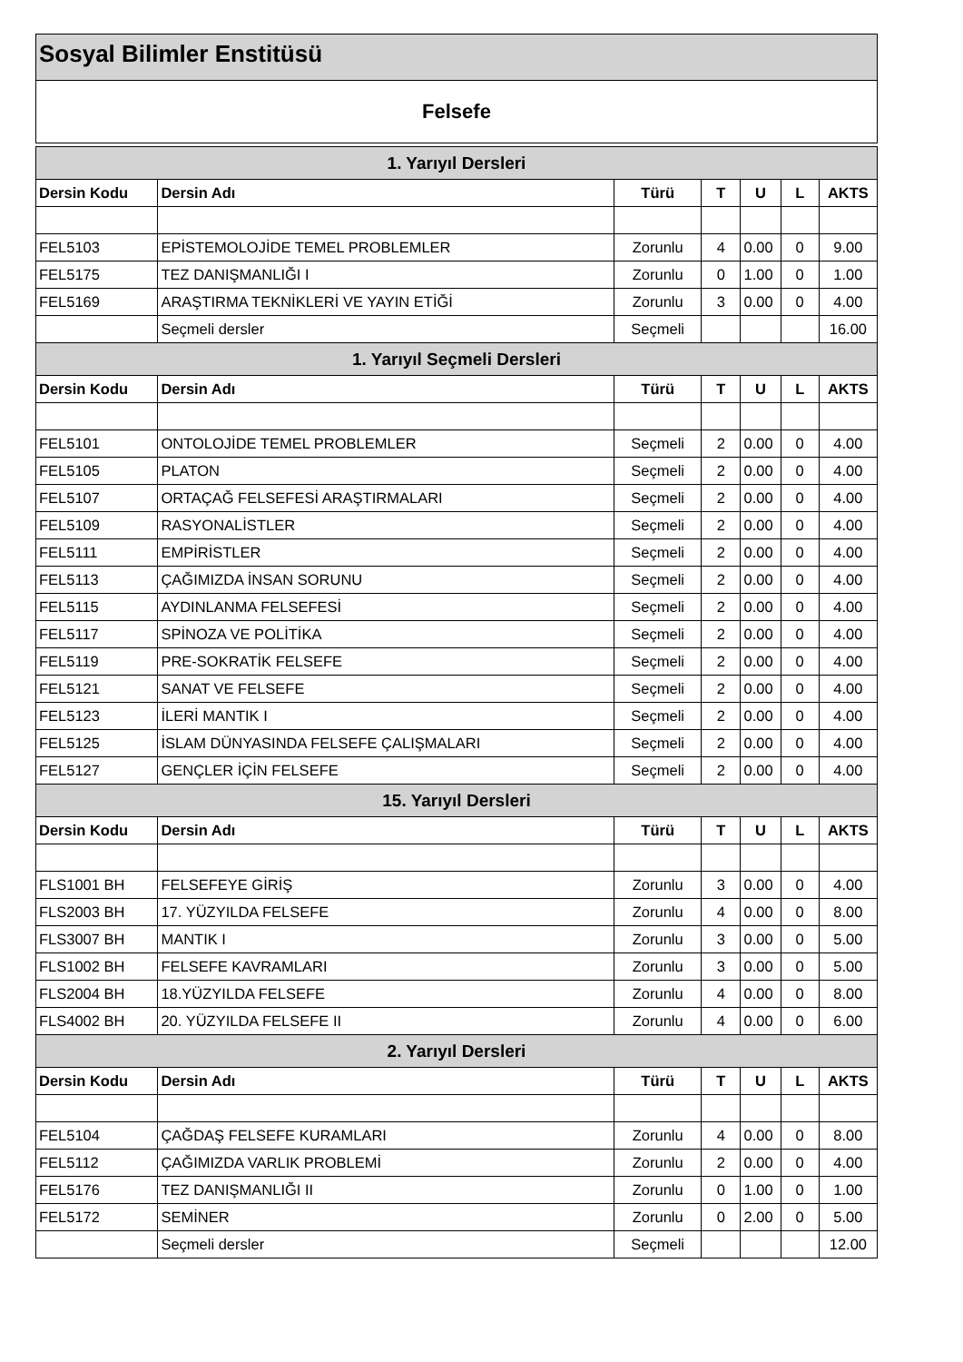Sosyal Bilimler Enstitüsü
Felsefe
| 1. Yarıyıl Dersleri | | | | | | |
| Dersin Kodu | Dersin Adı | Türü | T | U | L | AKTS |
| FEL5103 | EPİSTEMOLOJİDE TEMEL PROBLEMLER | Zorunlu | 4 | 0.00 | 0 | 9.00 |
| FEL5175 | TEZ DANIŞMANLIĞI I | Zorunlu | 0 | 1.00 | 0 | 1.00 |
| FEL5169 | ARAŞTIRMA TEKNİKLERİ VE YAYIN ETİĞİ | Zorunlu | 3 | 0.00 | 0 | 4.00 |
| | Seçmeli dersler | Seçmeli | | | | 16.00 |
| 1. Yarıyıl Seçmeli Dersleri | | | | | | |
| Dersin Kodu | Dersin Adı | Türü | T | U | L | AKTS |
| FEL5101 | ONTOLOJİDE TEMEL PROBLEMLER | Seçmeli | 2 | 0.00 | 0 | 4.00 |
| FEL5105 | PLATON | Seçmeli | 2 | 0.00 | 0 | 4.00 |
| FEL5107 | ORTAÇAĞ FELSEFESİ ARAŞTIRMALARI | Seçmeli | 2 | 0.00 | 0 | 4.00 |
| FEL5109 | RASYONALİSTLER | Seçmeli | 2 | 0.00 | 0 | 4.00 |
| FEL5111 | EMPİRİSTLER | Seçmeli | 2 | 0.00 | 0 | 4.00 |
| FEL5113 | ÇAĞIMIZDA İNSAN SORUNU | Seçmeli | 2 | 0.00 | 0 | 4.00 |
| FEL5115 | AYDINLANMA FELSEFESİ | Seçmeli | 2 | 0.00 | 0 | 4.00 |
| FEL5117 | SPİNOZA VE POLİTİKA | Seçmeli | 2 | 0.00 | 0 | 4.00 |
| FEL5119 | PRE-SOKRATİK FELSEFE | Seçmeli | 2 | 0.00 | 0 | 4.00 |
| FEL5121 | SANAT VE FELSEFE | Seçmeli | 2 | 0.00 | 0 | 4.00 |
| FEL5123 | İLERİ MANTIK I | Seçmeli | 2 | 0.00 | 0 | 4.00 |
| FEL5125 | İSLAM DÜNYASINDA FELSEFE ÇALIŞMALARI | Seçmeli | 2 | 0.00 | 0 | 4.00 |
| FEL5127 | GENÇLER İÇİN FELSEFE | Seçmeli | 2 | 0.00 | 0 | 4.00 |
| 15. Yarıyıl Dersleri | | | | | | |
| Dersin Kodu | Dersin Adı | Türü | T | U | L | AKTS |
| FLS1001 BH | FELSEFEYE GİRİŞ | Zorunlu | 3 | 0.00 | 0 | 4.00 |
| FLS2003 BH | 17. YÜZYILDA FELSEFE | Zorunlu | 4 | 0.00 | 0 | 8.00 |
| FLS3007 BH | MANTIK I | Zorunlu | 3 | 0.00 | 0 | 5.00 |
| FLS1002 BH | FELSEFE KAVRAMLARI | Zorunlu | 3 | 0.00 | 0 | 5.00 |
| FLS2004 BH | 18.YÜZYILDA FELSEFE | Zorunlu | 4 | 0.00 | 0 | 8.00 |
| FLS4002 BH | 20. YÜZYILDA FELSEFE II | Zorunlu | 4 | 0.00 | 0 | 6.00 |
| 2. Yarıyıl Dersleri | | | | | | |
| Dersin Kodu | Dersin Adı | Türü | T | U | L | AKTS |
| FEL5104 | ÇAĞDAŞ FELSEFE KURAMLARI | Zorunlu | 4 | 0.00 | 0 | 8.00 |
| FEL5112 | ÇAĞIMIZDA VARLIK PROBLEMİ | Zorunlu | 2 | 0.00 | 0 | 4.00 |
| FEL5176 | TEZ DANIŞMANLIĞI II | Zorunlu | 0 | 1.00 | 0 | 1.00 |
| FEL5172 | SEMİNER | Zorunlu | 0 | 2.00 | 0 | 5.00 |
| | Seçmeli dersler | Seçmeli | | | | 12.00 |